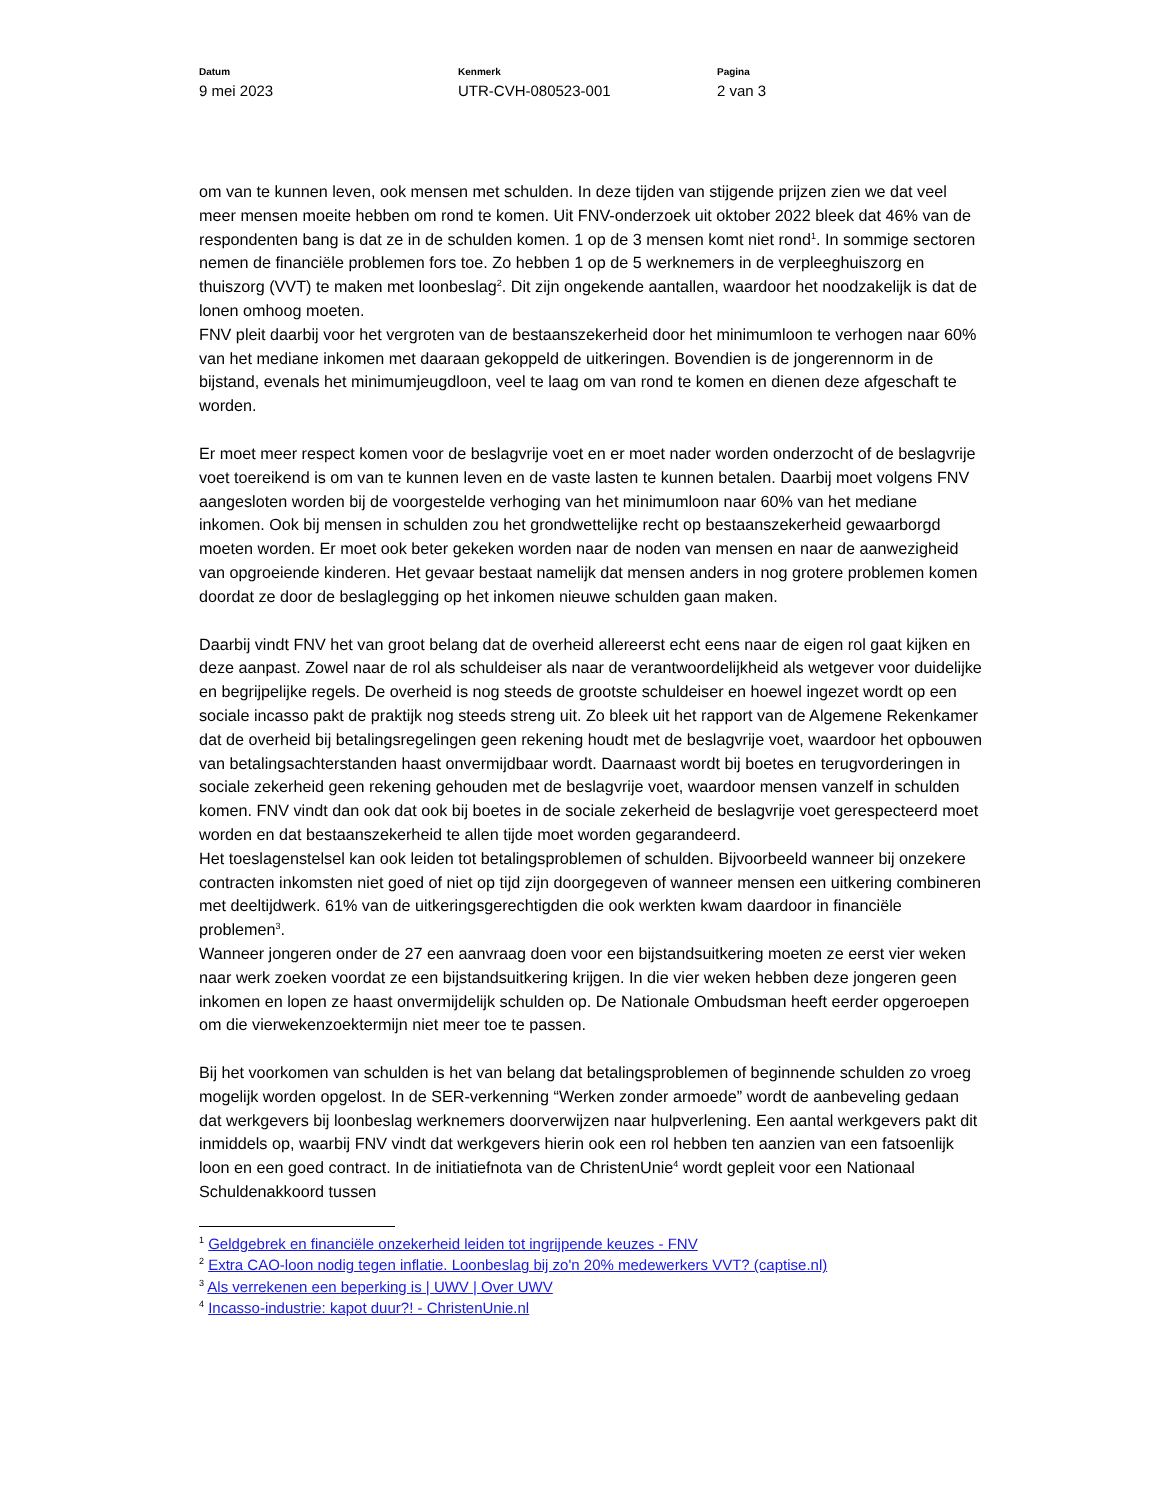Datum
9 mei 2023
Kenmerk
UTR-CVH-080523-001
Pagina
2 van 3
om van te kunnen leven, ook mensen met schulden. In deze tijden van stijgende prijzen zien we dat veel meer mensen moeite hebben om rond te komen. Uit FNV-onderzoek uit oktober 2022 bleek dat 46% van de respondenten bang is dat ze in de schulden komen. 1 op de 3 mensen komt niet rond<sup>1</sup>. In sommige sectoren nemen de financiële problemen fors toe. Zo hebben 1 op de 5 werknemers in de verpleeghuiszorg en thuiszorg (VVT) te maken met loonbeslag<sup>2</sup>. Dit zijn ongekende aantallen, waardoor het noodzakelijk is dat de lonen omhoog moeten.
FNV pleit daarbij voor het vergroten van de bestaanszekerheid door het minimumloon te verhogen naar 60% van het mediane inkomen met daaraan gekoppeld de uitkeringen. Bovendien is de jongerennorm in de bijstand, evenals het minimumjeugdloon, veel te laag om van rond te komen en dienen deze afgeschaft te worden.
Er moet meer respect komen voor de beslagvrije voet en er moet nader worden onderzocht of de beslagvrije voet toereikend is om van te kunnen leven en de vaste lasten te kunnen betalen. Daarbij moet volgens FNV aangesloten worden bij de voorgestelde verhoging van het minimumloon naar 60% van het mediane inkomen. Ook bij mensen in schulden zou het grondwettelijke recht op bestaanszekerheid gewaarborgd moeten worden. Er moet ook beter gekeken worden naar de noden van mensen en naar de aanwezigheid van opgroeiende kinderen. Het gevaar bestaat namelijk dat mensen anders in nog grotere problemen komen doordat ze door de beslaglegging op het inkomen nieuwe schulden gaan maken.
Daarbij vindt FNV het van groot belang dat de overheid allereerst echt eens naar de eigen rol gaat kijken en deze aanpast. Zowel naar de rol als schuldeiser als naar de verantwoordelijkheid als wetgever voor duidelijke en begrijpelijke regels. De overheid is nog steeds de grootste schuldeiser en hoewel ingezet wordt op een sociale incasso pakt de praktijk nog steeds streng uit. Zo bleek uit het rapport van de Algemene Rekenkamer dat de overheid bij betalingsregelingen geen rekening houdt met de beslagvrije voet, waardoor het opbouwen van betalingsachterstanden haast onvermijdbaar wordt. Daarnaast wordt bij boetes en terugvorderingen in sociale zekerheid geen rekening gehouden met de beslagvrije voet, waardoor mensen vanzelf in schulden komen. FNV vindt dan ook dat ook bij boetes in de sociale zekerheid de beslagvrije voet gerespecteerd moet worden en dat bestaanszekerheid te allen tijde moet worden gegarandeerd.
Het toeslagenstelsel kan ook leiden tot betalingsproblemen of schulden. Bijvoorbeeld wanneer bij onzekere contracten inkomsten niet goed of niet op tijd zijn doorgegeven of wanneer mensen een uitkering combineren met deeltijdwerk. 61% van de uitkeringsgerechtigden die ook werkten kwam daardoor in financiële problemen<sup>3</sup>.
Wanneer jongeren onder de 27 een aanvraag doen voor een bijstandsuitkering moeten ze eerst vier weken naar werk zoeken voordat ze een bijstandsuitkering krijgen. In die vier weken hebben deze jongeren geen inkomen en lopen ze haast onvermijdelijk schulden op. De Nationale Ombudsman heeft eerder opgeroepen om die vierwekenzoektermijn niet meer toe te passen.
Bij het voorkomen van schulden is het van belang dat betalingsproblemen of beginnende schulden zo vroeg mogelijk worden opgelost. In de SER-verkenning “Werken zonder armoede” wordt de aanbeveling gedaan dat werkgevers bij loonbeslag werknemers doorverwijzen naar hulpverlening. Een aantal werkgevers pakt dit inmiddels op, waarbij FNV vindt dat werkgevers hierin ook een rol hebben ten aanzien van een fatsoenlijk loon en een goed contract. In de initiatiefnota van de ChristenUnie<sup>4</sup> wordt gepleit voor een Nationaal Schuldenakkoord tussen
<sup>1</sup> Geldgebrek en financiële onzekerheid leiden tot ingrijpende keuzes - FNV
<sup>2</sup> Extra CAO-loon nodig tegen inflatie. Loonbeslag bij zo'n 20% medewerkers VVT? (captise.nl)
<sup>3</sup> Als verrekenen een beperking is | UWV | Over UWV
<sup>4</sup> Incasso-industrie: kapot duur?! - ChristenUnie.nl